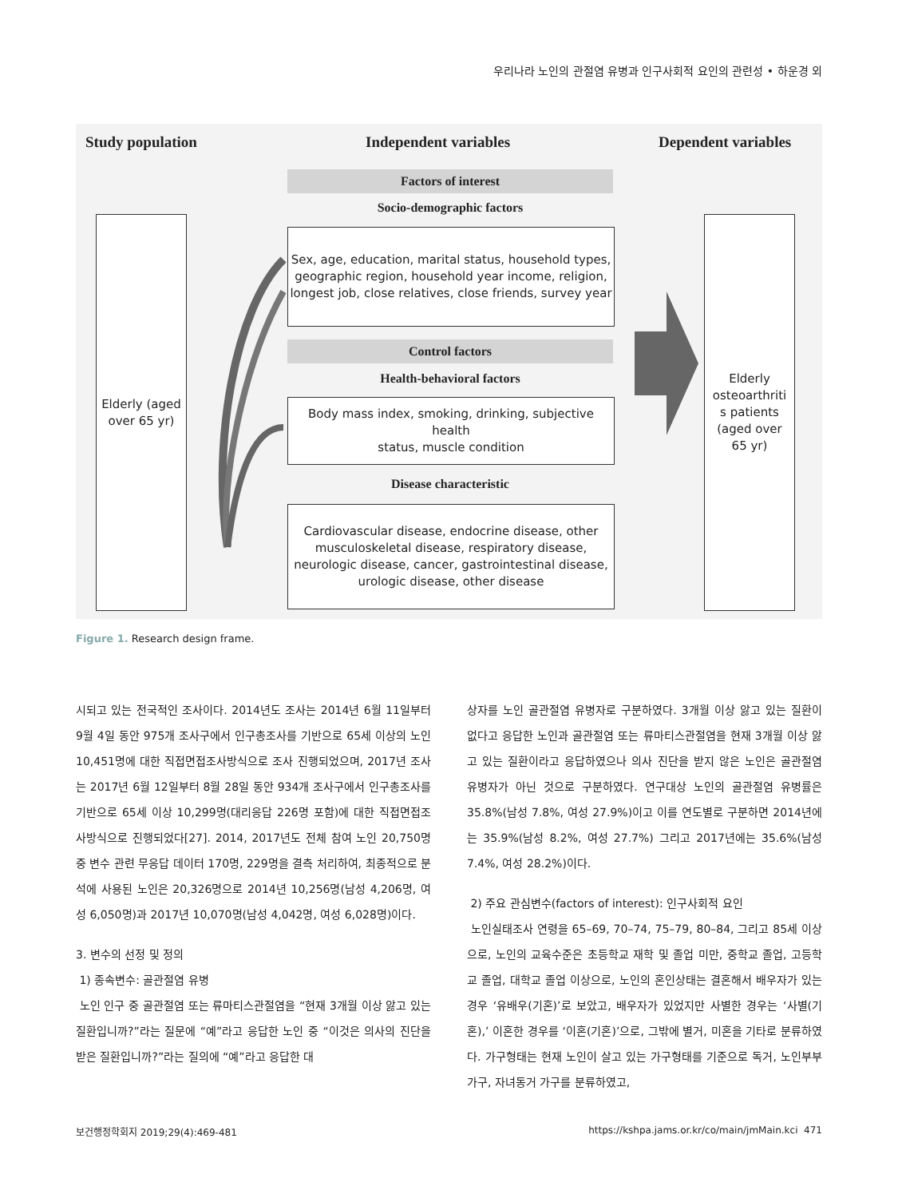우리나라 노인의 관절염 유병과 인구사회적 요인의 관련성 • 하운경 외
Study population Independent variables Dependent variables
Factors of interest
Socio-demographic factors
Sex, age, education, marital status, household types,
geographic region, household year income, religion,
longest job, close relatives, close friends, survey year
Control factors
Health-behavioral factors
Body mass index, smoking, drinking, subjective health
status, muscle condition
Disease characteristic
Cardiovascular disease, endocrine disease, other
musculoskeletal disease, respiratory disease,
neurologic disease, cancer, gastrointestinal disease,
urologic disease, other disease
Elderly (aged
over 65 yr)
Elderly
osteoarthriti
s patients
(aged over
65 yr)
Figure 1. Research design frame.
시되고 있는 전국적인 조사이다. 2014년도 조사는 2014년 6월 11일부터 9월 4일 동안 975개 조사구에서 인구총조사를 기반으로 65세 이상의 노인 10,451명에 대한 직접면접조사방식으로 조사 진행되었으며, 2017년 조사는 2017년 6월 12일부터 8월 28일 동안 934개 조사구에서 인구총조사를 기반으로 65세 이상 10,299명(대리응답 226명 포함)에 대한 직접면접조사방식으로 진행되었다[27]. 2014, 2017년도 전체 참여 노인 20,750명 중 변수 관련 무응답 데이터 170명, 229명을 결측 처리하여, 최종적으로 분석에 사용된 노인은 20,326명으로 2014년 10,256명(남성 4,206명, 여성 6,050명)과 2017년 10,070명(남성 4,042명, 여성 6,028명)이다.
3. 변수의 선정 및 정의
1) 종속변수: 골관절염 유병
노인 인구 중 골관절염 또는 류마티스관절염을 “현재 3개월 이상 앓고 있는 질환입니까?”라는 질문에 “예”라고 응답한 노인 중 “이것은 의사의 진단을 받은 질환입니까?”라는 질의에 “예”라고 응답한 대
상자를 노인 골관절염 유병자로 구분하였다. 3개월 이상 앓고 있는 질환이 없다고 응답한 노인과 골관절염 또는 류마티스관절염을 현재 3개월 이상 앓고 있는 질환이라고 응답하였으나 의사 진단을 받지 않은 노인은 골관절염 유병자가 아닌 것으로 구분하였다. 연구대상 노인의 골관절염 유병률은 35.8%(남성 7.8%, 여성 27.9%)이고 이를 연도별로 구분하면 2014년에는 35.9%(남성 8.2%, 여성 27.7%) 그리고 2017년에는 35.6%(남성 7.4%, 여성 28.2%)이다.
2) 주요 관심변수(factors of interest): 인구사회적 요인
노인실태조사 연령을 65–69, 70–74, 75–79, 80–84, 그리고 85세 이상으로, 노인의 교육수준은 초등학교 재학 및 졸업 미만, 중학교 졸업, 고등학교 졸업, 대학교 졸업 이상으로, 노인의 혼인상태는 결혼해서 배우자가 있는 경우 ‘유배우(기혼)’로 보았고, 배우자가 있었지만 사별한 경우는 ‘사별(기혼),’ 이혼한 경우를 ‘이혼(기혼)’으로, 그밖에 별거, 미혼을 기타로 분류하였다. 가구형태는 현재 노인이 살고 있는 가구형태를 기준으로 독거, 노인부부 가구, 자녀동거 가구를 분류하였고,
보건행정학회지 2019;29(4):469-481
https://kshpa.jams.or.kr/co/main/jmMain.kci 471